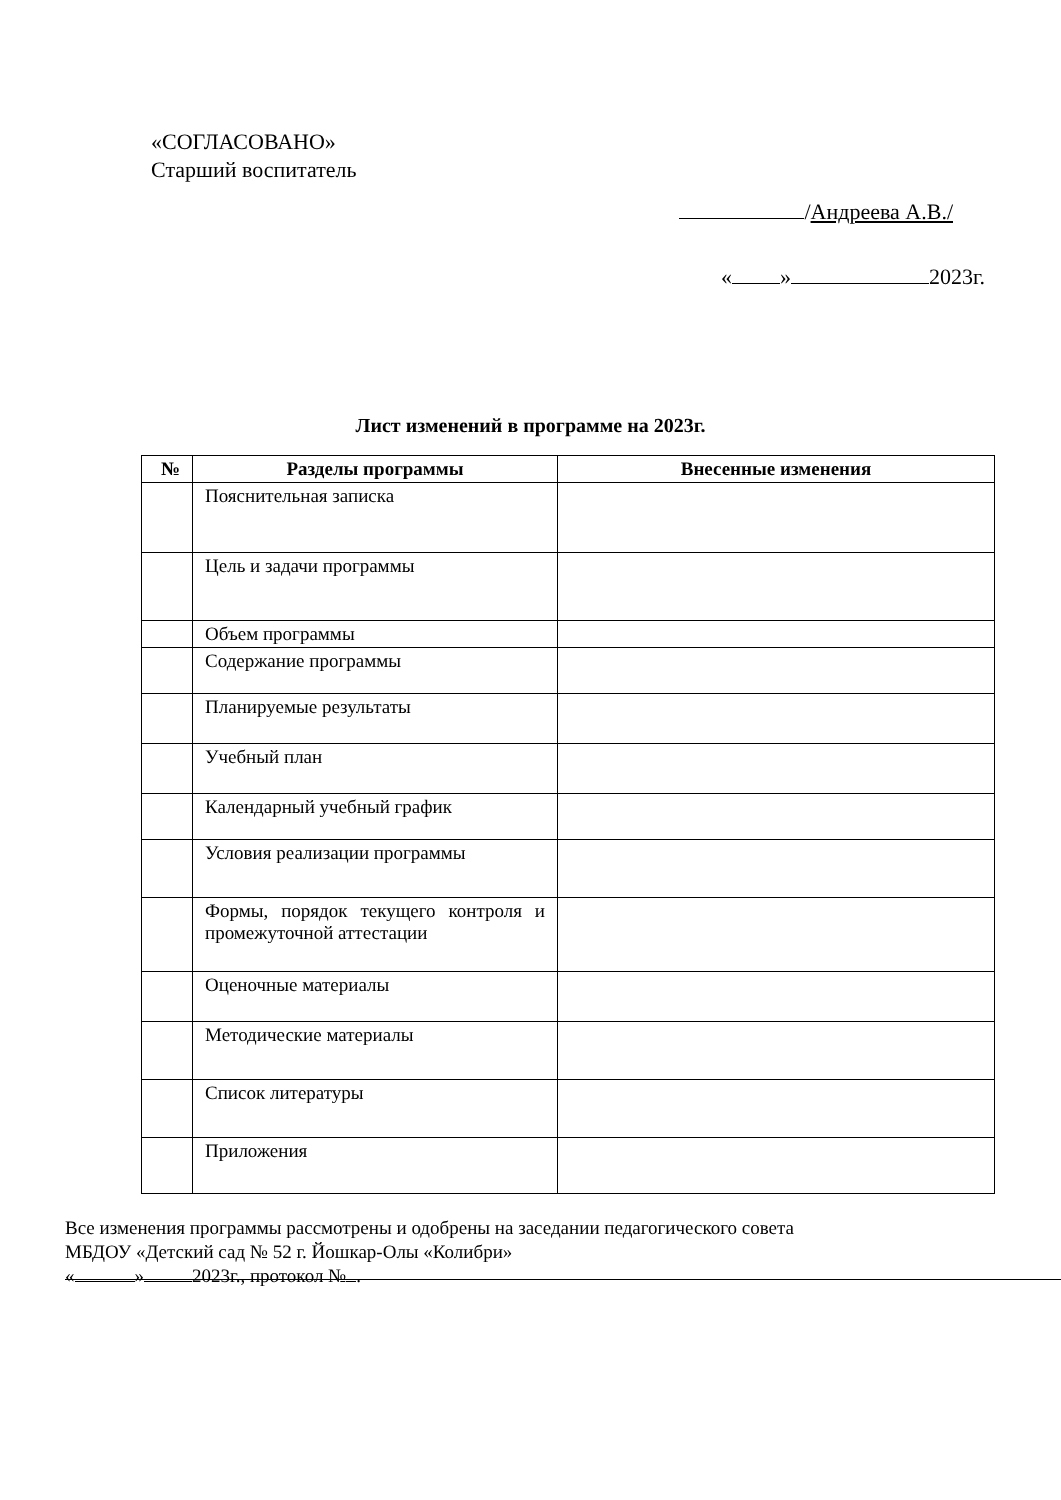«СОГЛАСОВАНО»
Старший воспитатель
/Андреева А.В./
« » 2023г.
Лист изменений в программе на 2023г.
| № | Разделы программы | Внесенные изменения |
| --- | --- | --- |
| | Пояснительная записка | |
| | Цель и задачи программы | |
| | Объем программы | |
| | Содержание программы | |
| | Планируемые результаты | |
| | Учебный план | |
| | Календарный учебный график | |
| | Условия реализации программы | |
| | Формы, порядок текущего контроля и промежуточной аттестации | |
| | Оценочные материалы | |
| | Методические материалы | |
| | Список литературы | |
| | Приложения | |
Все изменения программы рассмотрены и одобрены на заседании педагогического совета
МБДОУ «Детский сад № 52 г. Йошкар-Олы «Колибри»
« » 2023г., протокол № .